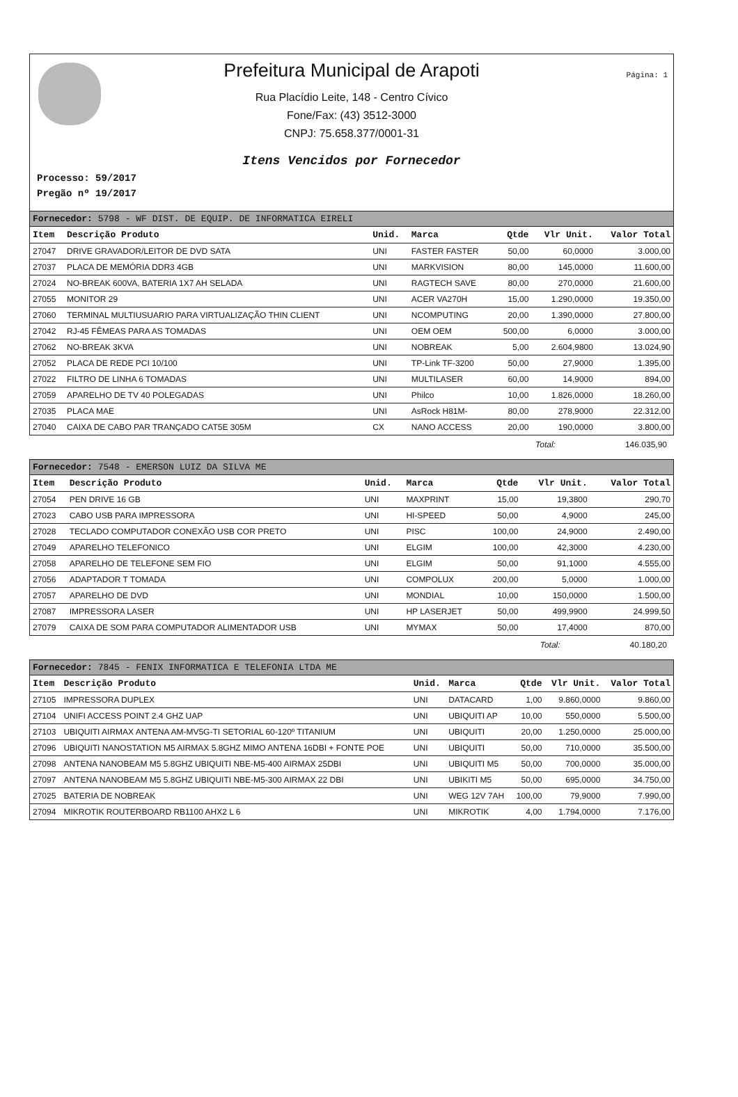Página: 1
Prefeitura Municipal de Arapoti
Rua Placídio Leite, 148 - Centro Cívico
Fone/Fax: (43) 3512-3000
CNPJ: 75.658.377/0001-31
Itens Vencidos por Fornecedor
Processo: 59/2017
Pregão nº 19/2017
| Fornecedor: 5798 - WF DIST. DE EQUIP. DE INFORMATICA EIRELI | | | | | | |
| Item | Descrição Produto | Unid. | Marca | Qtde | Vlr Unit. | Valor Total |
| 27047 | DRIVE GRAVADOR/LEITOR DE DVD SATA | UNI | FASTER FASTER | 50,00 | 60,0000 | 3.000,00 |
| 27037 | PLACA DE MEMÓRIA DDR3 4GB | UNI | MARKVISION | 80,00 | 145,0000 | 11.600,00 |
| 27024 | NO-BREAK 600VA, BATERIA 1X7 AH SELADA | UNI | RAGTECH SAVE | 80,00 | 270,0000 | 21.600,00 |
| 27055 | MONITOR 29 | UNI | ACER VA270H | 15,00 | 1.290,0000 | 19.350,00 |
| 27060 | TERMINAL MULTIUSUARIO PARA VIRTUALIZAÇÃO THIN CLIENT | UNI | NCOMPUTING | 20,00 | 1.390,0000 | 27.800,00 |
| 27042 | RJ-45 FÊMEAS PARA AS TOMADAS | UNI | OEM OEM | 500,00 | 6,0000 | 3.000,00 |
| 27062 | NO-BREAK 3KVA | UNI | NOBREAK | 5,00 | 2.604,9800 | 13.024,90 |
| 27052 | PLACA DE REDE PCI 10/100 | UNI | TP-Link TF-3200 | 50,00 | 27,9000 | 1.395,00 |
| 27022 | FILTRO DE LINHA 6 TOMADAS | UNI | MULTILASER | 60,00 | 14,9000 | 894,00 |
| 27059 | APARELHO DE TV 40 POLEGADAS | UNI | Philco | 10,00 | 1.826,0000 | 18.260,00 |
| 27035 | PLACA MAE | UNI | AsRock H81M- | 80,00 | 278,9000 | 22.312,00 |
| 27040 | CAIXA DE CABO PAR TRANÇADO CAT5E 305M | CX | NANO ACCESS | 20,00 | 190,0000 | 3.800,00 |
Total: 146.035,90
| Fornecedor: 7548 - EMERSON LUIZ DA SILVA ME | | | | | | |
| Item | Descrição Produto | Unid. | Marca | Qtde | Vlr Unit. | Valor Total |
| 27054 | PEN DRIVE 16 GB | UNI | MAXPRINT | 15,00 | 19,3800 | 290,70 |
| 27023 | CABO USB PARA IMPRESSORA | UNI | HI-SPEED | 50,00 | 4,9000 | 245,00 |
| 27028 | TECLADO COMPUTADOR CONEXÃO USB COR PRETO | UNI | PISC | 100,00 | 24,9000 | 2.490,00 |
| 27049 | APARELHO TELEFONICO | UNI | ELGIM | 100,00 | 42,3000 | 4.230,00 |
| 27058 | APARELHO DE TELEFONE SEM FIO | UNI | ELGIM | 50,00 | 91,1000 | 4.555,00 |
| 27056 | ADAPTADOR T TOMADA | UNI | COMPOLUX | 200,00 | 5,0000 | 1.000,00 |
| 27057 | APARELHO DE DVD | UNI | MONDIAL | 10,00 | 150,0000 | 1.500,00 |
| 27087 | IMPRESSORA LASER | UNI | HP LASERJET | 50,00 | 499,9900 | 24.999,50 |
| 27079 | CAIXA DE SOM PARA COMPUTADOR ALIMENTADOR USB | UNI | MYMAX | 50,00 | 17,4000 | 870,00 |
Total: 40.180,20
| Fornecedor: 7845 - FENIX INFORMATICA E TELEFONIA LTDA ME | | | | | | |
| Item | Descrição Produto | Unid. | Marca | Qtde | Vlr Unit. | Valor Total |
| 27105 | IMPRESSORA DUPLEX | UNI | DATACARD | 1,00 | 9.860,0000 | 9.860,00 |
| 27104 | UNIFI ACCESS POINT 2.4 GHZ UAP | UNI | UBIQUITI AP | 10,00 | 550,0000 | 5.500,00 |
| 27103 | UBIQUITI AIRMAX ANTENA AM-MV5G-TI SETORIAL 60-120º TITANIUM | UNI | UBIQUITI | 20,00 | 1.250,0000 | 25.000,00 |
| 27096 | UBIQUITI NANOSTATION M5 AIRMAX 5.8GHZ MIMO ANTENA 16DBI + FONTE POE | UNI | UBIQUITI | 50,00 | 710,0000 | 35.500,00 |
| 27098 | ANTENA NANOBEAM M5 5.8GHZ UBIQUITI NBE-M5-400 AIRMAX 25DBI | UNI | UBIQUITI M5 | 50,00 | 700,0000 | 35.000,00 |
| 27097 | ANTENA NANOBEAM M5 5.8GHZ UBIQUITI NBE-M5-300 AIRMAX 22 DBI | UNI | UBIKITI M5 | 50,00 | 695,0000 | 34.750,00 |
| 27025 | BATERIA DE NOBREAK | UNI | WEG 12V 7AH | 100,00 | 79,9000 | 7.990,00 |
| 27094 | MIKROTIK ROUTERBOARD RB1100 AHX2 L 6 | UNI | MIKROTIK | 4,00 | 1.794,0000 | 7.176,00 |